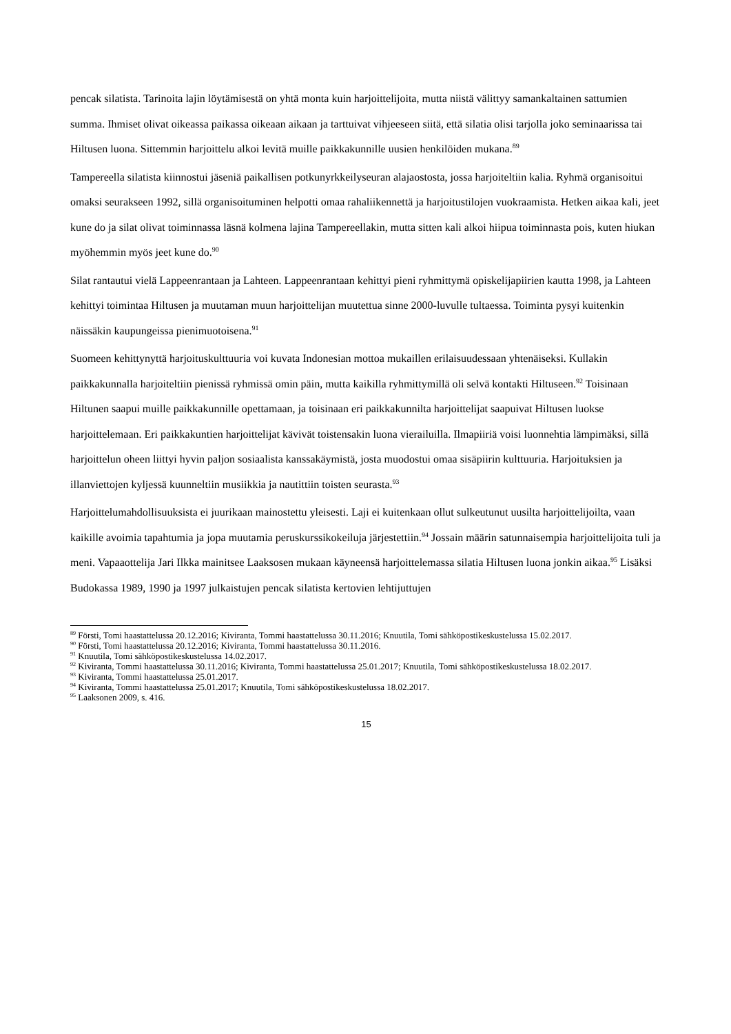pencak silatista. Tarinoita lajin löytämisestä on yhtä monta kuin harjoittelijoita, mutta niistä välittyy samankaltainen sattumien summa. Ihmiset olivat oikeassa paikassa oikeaan aikaan ja tarttuivat vihjeeseen siitä, että silatia olisi tarjolla joko seminaarissa tai Hiltusen luona. Sittemmin harjoittelu alkoi levitä muille paikkakunnille uusien henkilöiden mukana.<sup>89</sup>
Tampereella silatista kiinnostui jäseniä paikallisen potkunyrkkeilyseuran alajaostosta, jossa harjoiteltiin kalia. Ryhmä organisoitui omaksi seurakseen 1992, sillä organisoituminen helpotti omaa rahaliikennettä ja harjoitustilojen vuokraamista. Hetken aikaa kali, jeet kune do ja silat olivat toiminnassa läsnä kolmena lajina Tampereellakin, mutta sitten kali alkoi hiipua toiminnasta pois, kuten hiukan myöhemmin myös jeet kune do.<sup>90</sup>
Silat rantautui vielä Lappeenrantaan ja Lahteen. Lappeenrantaan kehittyi pieni ryhmittymä opiskelijapiirien kautta 1998, ja Lahteen kehittyi toimintaa Hiltusen ja muutaman muun harjoittelijan muutettua sinne 2000-luvulle tultaessa. Toiminta pysyi kuitenkin näissäkin kaupungeissa pienimuotoisena.<sup>91</sup>
Suomeen kehittynyttä harjoituskulttuuria voi kuvata Indonesian mottoa mukaillen erilaisuudessaan yhtenäiseksi. Kullakin paikkakunnalla harjoiteltiin pienissä ryhmissä omin päin, mutta kaikilla ryhmittymillä oli selvä kontakti Hiltuseen.<sup>92</sup> Toisinaan Hiltunen saapui muille paikkakunnille opettamaan, ja toisinaan eri paikkakunnilta harjoittelijat saapuivat Hiltusen luokse harjoittelemaan. Eri paikkakuntien harjoittelijat kävivät toistensakin luona vierailuilla. Ilmapiiriä voisi luonnehtia lämpimäksi, sillä harjoittelun oheen liittyi hyvin paljon sosiaalista kanssakäymistä, josta muodostui omaa sisäpiirin kulttuuria. Harjoituksien ja illanviettojen kyljessä kuunneltiin musiikkia ja nautittiin toisten seurasta.<sup>93</sup>
Harjoittelumahdollisuuksista ei juurikaan mainostettu yleisesti. Laji ei kuitenkaan ollut sulkeutunut uusilta harjoittelijoilta, vaan kaikille avoimia tapahtumia ja jopa muutamia peruskurssikokeiluja järjestettiin.<sup>94</sup> Jossain määrin satunnaisempia harjoittelijoita tuli ja meni. Vapaaottelija Jari Ilkka mainitsee Laaksosen mukaan käyneensä harjoittelemassa silatia Hiltusen luona jonkin aikaa.<sup>95</sup> Lisäksi Budokassa 1989, 1990 ja 1997 julkaistujen pencak silatista kertovien lehtijuttujen
<sup>89</sup> Försti, Tomi haastattelussa 20.12.2016; Kiviranta, Tommi haastattelussa 30.11.2016; Knuutila, Tomi sähköpostikeskustelussa 15.02.2017.
<sup>90</sup> Försti, Tomi haastattelussa 20.12.2016; Kiviranta, Tommi haastattelussa 30.11.2016.
<sup>91</sup> Knuutila, Tomi sähköpostikeskustelussa 14.02.2017.
<sup>92</sup> Kiviranta, Tommi haastattelussa 30.11.2016; Kiviranta, Tommi haastattelussa 25.01.2017; Knuutila, Tomi sähköpostikeskustelussa 18.02.2017.
<sup>93</sup> Kiviranta, Tommi haastattelussa 25.01.2017.
<sup>94</sup> Kiviranta, Tommi haastattelussa 25.01.2017; Knuutila, Tomi sähköpostikeskustelussa 18.02.2017.
<sup>95</sup> Laaksonen 2009, s. 416.
15